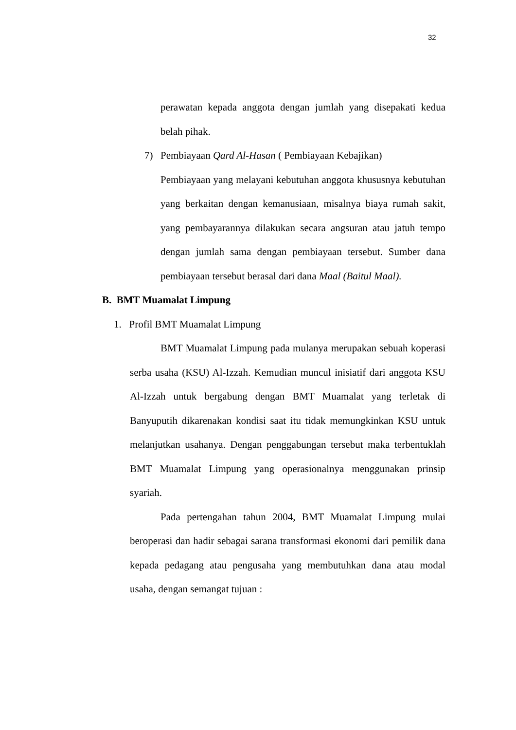32
perawatan kepada anggota dengan jumlah yang disepakati kedua belah pihak.
7) Pembiayaan Qard Al-Hasan ( Pembiayaan Kebajikan)
Pembiayaan yang melayani kebutuhan anggota khususnya kebutuhan yang berkaitan dengan kemanusiaan, misalnya biaya rumah sakit, yang pembayarannya dilakukan secara angsuran atau jatuh tempo dengan jumlah sama dengan pembiayaan tersebut. Sumber dana pembiayaan tersebut berasal dari dana Maal (Baitul Maal).
B. BMT Muamalat Limpung
1. Profil BMT Muamalat Limpung
BMT Muamalat Limpung pada mulanya merupakan sebuah koperasi serba usaha (KSU) Al-Izzah. Kemudian muncul inisiatif dari anggota KSU Al-Izzah untuk bergabung dengan BMT Muamalat yang terletak di Banyuputih dikarenakan kondisi saat itu tidak memungkinkan KSU untuk melanjutkan usahanya. Dengan penggabungan tersebut maka terbentuklah BMT Muamalat Limpung yang operasionalnya menggunakan prinsip syariah.
Pada pertengahan tahun 2004, BMT Muamalat Limpung mulai beroperasi dan hadir sebagai sarana transformasi ekonomi dari pemilik dana kepada pedagang atau pengusaha yang membutuhkan dana atau modal usaha, dengan semangat tujuan :